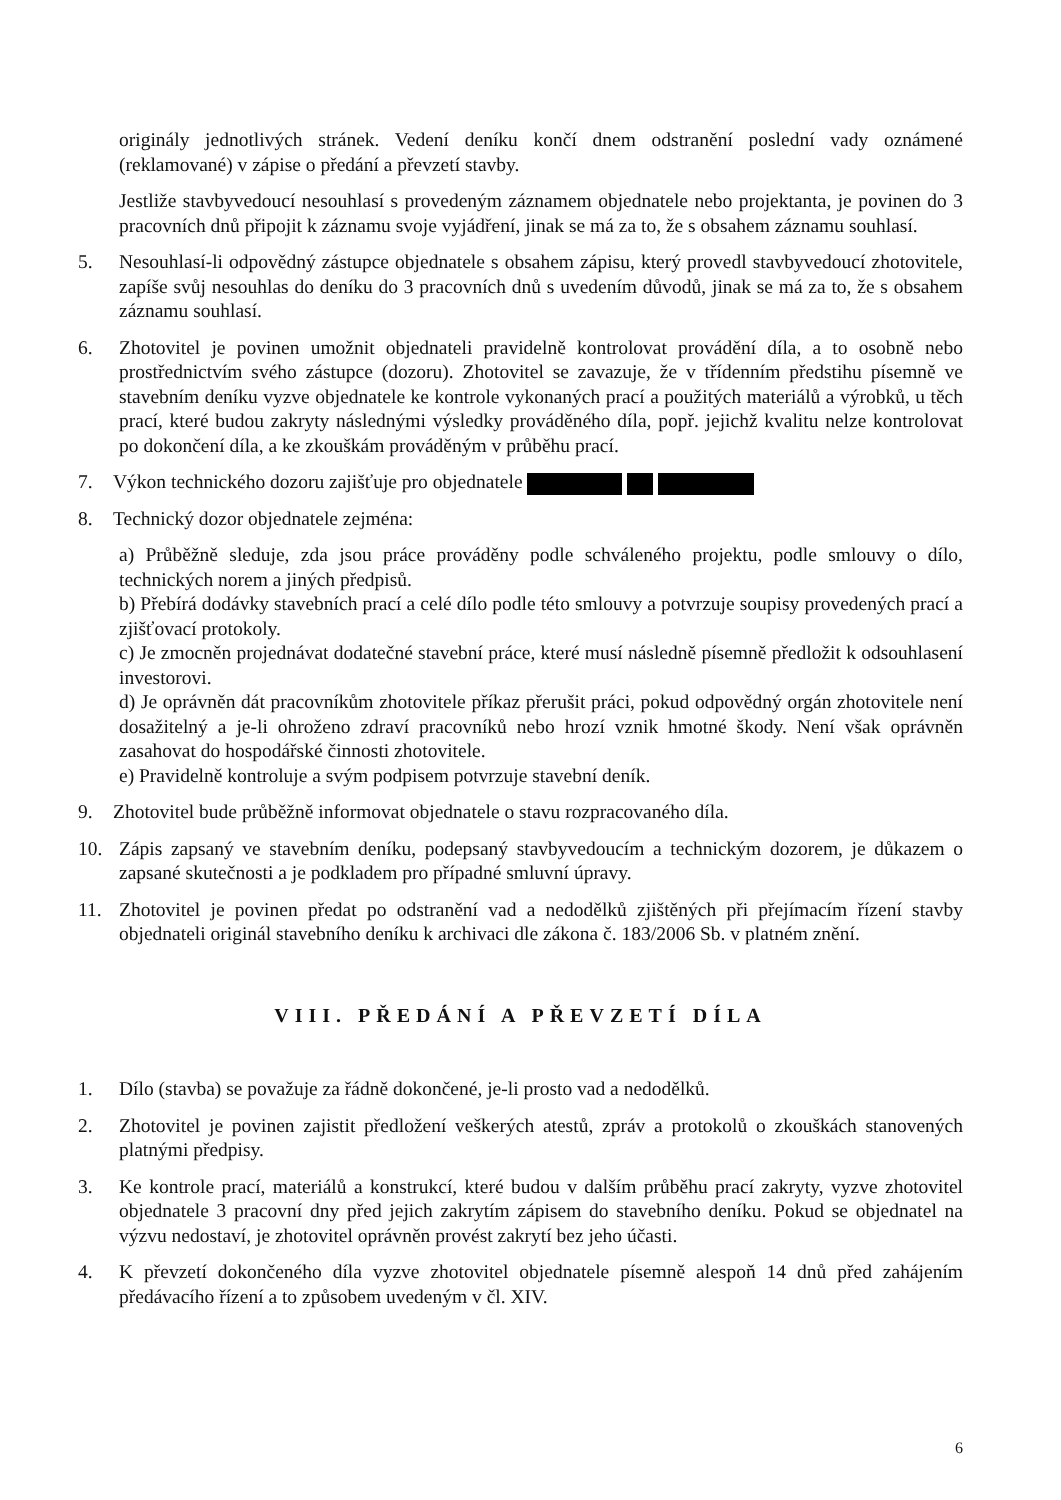originály jednotlivých stránek. Vedení deníku končí dnem odstranění poslední vady oznámené (reklamované) v zápise o předání a převzetí stavby.
Jestliže stavbyvedoucí nesouhlasí s provedeným záznamem objednatele nebo projektanta, je povinen do 3 pracovních dnů připojit k záznamu svoje vyjádření, jinak se má za to, že s obsahem záznamu souhlasí.
5. Nesouhlasí-li odpovědný zástupce objednatele s obsahem zápisu, který provedl stavbyvedoucí zhotovitele, zapíše svůj nesouhlas do deníku do 3 pracovních dnů s uvedením důvodů, jinak se má za to, že s obsahem záznamu souhlasí.
6. Zhotovitel je povinen umožnit objednateli pravidelně kontrolovat provádění díla, a to osobně nebo prostřednictvím svého zástupce (dozoru). Zhotovitel se zavazuje, že v třídenním předstihu písemně ve stavebním deníku vyzve objednatele ke kontrole vykonaných prací a použitých materiálů a výrobků, u těch prací, které budou zakryty následnými výsledky prováděného díla, popř. jejichž kvalitu nelze kontrolovat po dokončení díla, a ke zkouškám prováděným v průběhu prací.
7. Výkon technického dozoru zajišťuje pro objednatele
8. Technický dozor objednatele zejména:
a) Průběžně sleduje, zda jsou práce prováděny podle schváleného projektu, podle smlouvy o dílo, technických norem a jiných předpisů.
b) Přebírá dodávky stavebních prací a celé dílo podle této smlouvy a potvrzuje soupisy provedených prací a zjišťovací protokoly.
c) Je zmocněn projednávat dodatečné stavební práce, které musí následně písemně předložit k odsouhlasení investorovi.
d) Je oprávněn dát pracovníkům zhotovitele příkaz přerušit práci, pokud odpovědný orgán zhotovitele není dosažitelný a je-li ohroženo zdraví pracovníků nebo hrozí vznik hmotné škody. Není však oprávněn zasahovat do hospodářské činnosti zhotovitele.
e) Pravidelně kontroluje a svým podpisem potvrzuje stavební deník.
9. Zhotovitel bude průběžně informovat objednatele o stavu rozpracovaného díla.
10. Zápis zapsaný ve stavebním deníku, podepsaný stavbyvedoucím a technickým dozorem, je důkazem o zapsané skutečnosti a je podkladem pro případné smluvní úpravy.
11. Zhotovitel je povinen předat po odstranění vad a nedodělků zjištěných při přejímacím řízení stavby objednateli originál stavebního deníku k archivaci dle zákona č. 183/2006 Sb. v platném znění.
VIII. PŘEDÁNÍ A PŘEVZETÍ DÍLA
1. Dílo (stavba) se považuje za řádně dokončené, je-li prosto vad a nedodělků.
2. Zhotovitel je povinen zajistit předložení veškerých atestů, zpráv a protokolů o zkouškách stanovených platnými předpisy.
3. Ke kontrole prací, materiálů a konstrukcí, které budou v dalším průběhu prací zakryty, vyzve zhotovitel objednatele 3 pracovní dny před jejich zakrytím zápisem do stavebního deníku. Pokud se objednatel na výzvu nedostaví, je zhotovitel oprávněn provést zakrytí bez jeho účasti.
4. K převzetí dokončeného díla vyzve zhotovitel objednatele písemně alespoň 14 dnů před zahájením předávacího řízení a to způsobem uvedeným v čl. XIV.
6